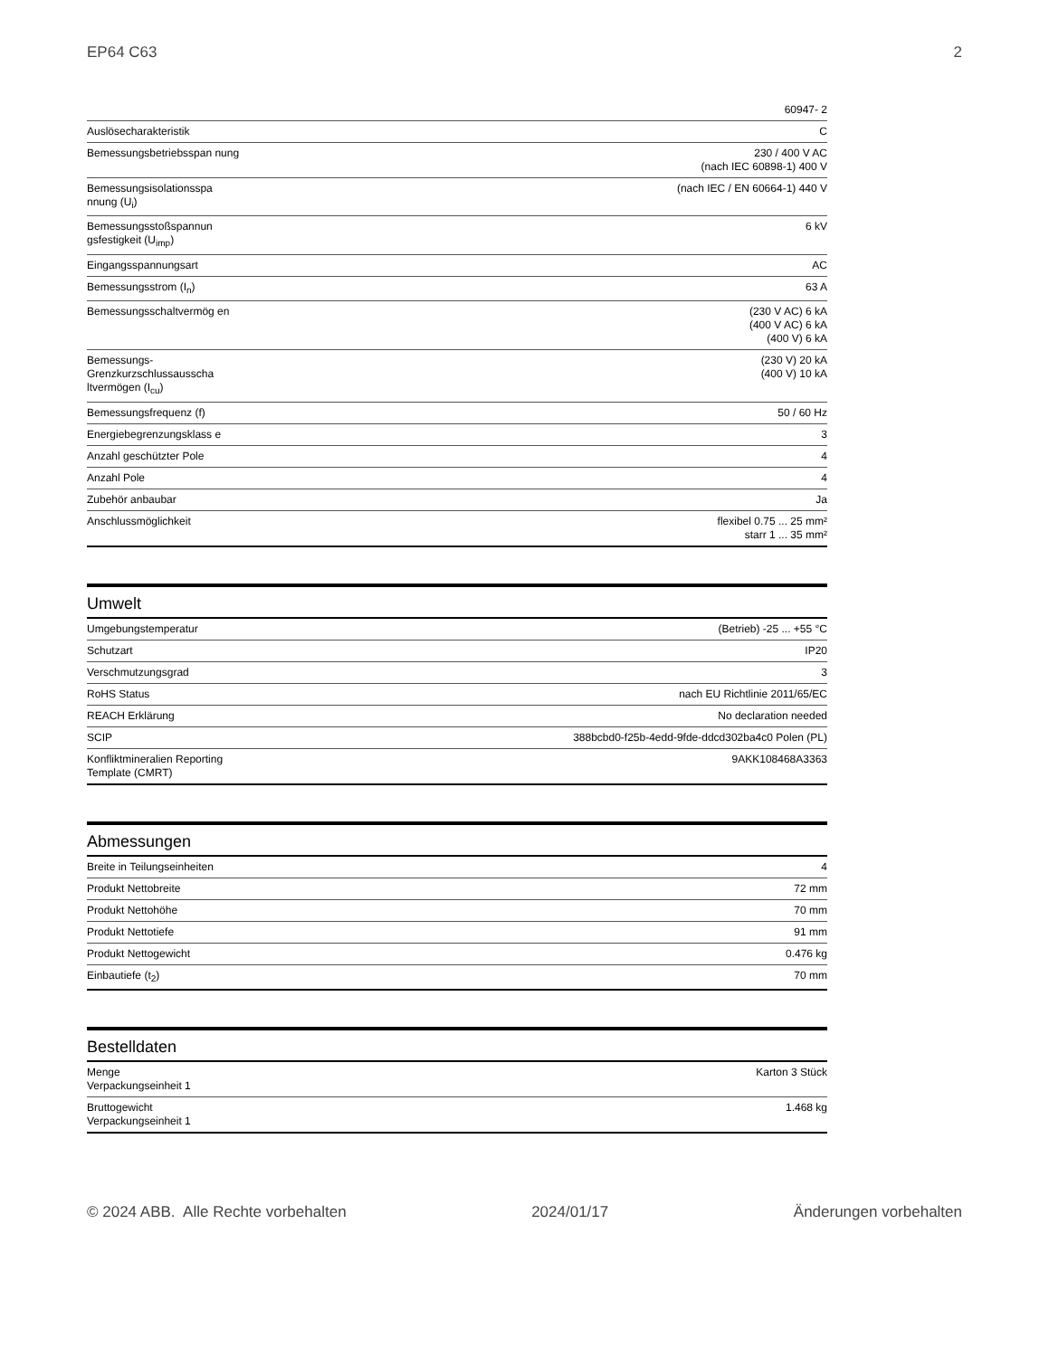EP64 C63 2
| | 60947- 2 |
| Auslösecharakteristik | C |
| Bemessungsbetriebsspan nung | 230 / 400 V AC (nach IEC 60898-1) 400 V |
| Bemessungsisolationsspa nnung (U<sub>i</sub>) | (nach IEC / EN 60664-1) 440 V |
| Bemessungsstoßspannun gsfestigkeit (U<sub>imp</sub>) | 6 kV |
| Eingangsspannungsart | AC |
| Bemessungsstrom (I<sub>n</sub>) | 63 A |
| Bemessungsschaltvermög en | (230 V AC) 6 kA (400 V AC) 6 kA (400 V) 6 kA |
| Bemessungs-Grenzkurzschlussausscha ltvermögen (I<sub>cu</sub>) | (230 V) 20 kA (400 V) 10 kA |
| Bemessungsfrequenz (f) | 50 / 60 Hz |
| Energiebegrenzungsklass e | 3 |
| Anzahl geschützter Pole | 4 |
| Anzahl Pole | 4 |
| Zubehör anbaubar | Ja |
| Anschlussmöglichkeit | flexibel 0.75 ... 25 mm² starr 1 ... 35 mm² |
Umwelt
| Umgebungstemperatur | (Betrieb) -25 ... +55 °C |
| Schutzart | IP20 |
| Verschmutzungsgrad | 3 |
| RoHS Status | nach EU Richtlinie 2011/65/EC |
| REACH Erklärung | No declaration needed |
| SCIP | 388bcbd0-f25b-4edd-9fde-ddcd302ba4c0 Polen (PL) |
| Konfliktmineralien Reporting Template (CMRT) | 9AKK108468A3363 |
Abmessungen
| Breite in Teilungseinheiten | 4 |
| Produkt Nettobreite | 72 mm |
| Produkt Nettohöhe | 70 mm |
| Produkt Nettotiefe | 91 mm |
| Produkt Nettogewicht | 0.476 kg |
| Einbautiefe (t<sub>2</sub>) | 70 mm |
Bestelldaten
| Menge Verpackungseinheit 1 | Karton 3 Stück |
| Bruttogewicht Verpackungseinheit 1 | 1.468 kg |
© 2024 ABB. Alle Rechte vorbehalten 2024/01/17 Änderungen vorbehalten